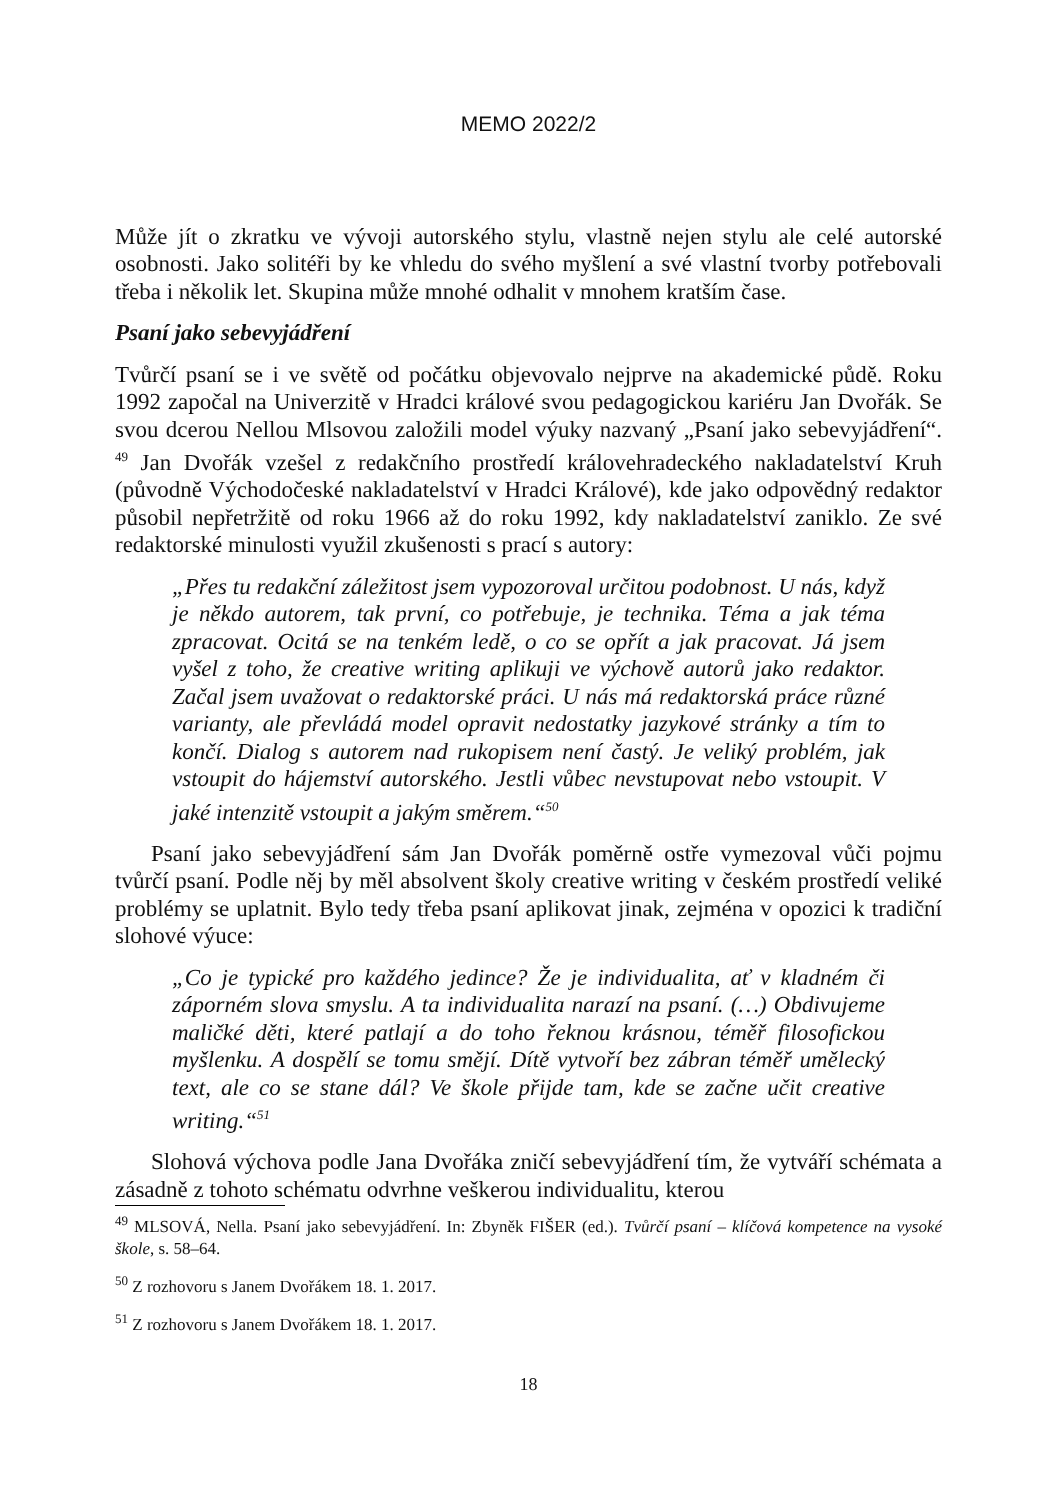MEMO 2022/2
Může jít o zkratku ve vývoji autorského stylu, vlastně nejen stylu ale celé autorské osobnosti. Jako solitéři by ke vhledu do svého myšlení a své vlastní tvorby potřebovali třeba i několik let. Skupina může mnohé odhalit v mnohem kratším čase.
Psaní jako sebevyjádření
Tvůrčí psaní se i ve světě od počátku objevovalo nejprve na akademické půdě. Roku 1992 započal na Univerzitě v Hradci králové svou pedagogickou kariéru Jan Dvořák. Se svou dcerou Nellou Mlsovou založili model výuky nazvaný „Psaní jako sebevyjádření“. <sup>49</sup> Jan Dvořák vzešel z redakčního prostředí královehradeckého nakladatelství Kruh (původně Východočeské nakladatelství v Hradci Králové), kde jako odpovědný redaktor působil nepřetržitě od roku 1966 až do roku 1992, kdy nakladatelství zaniklo. Ze své redaktorské minulosti využil zkušenosti s prací s autory:
„Přes tu redakční záležitost jsem vypozoroval určitou podobnost. U nás, když je někdo autorem, tak první, co potřebuje, je technika. Téma a jak téma zpracovat. Ocitá se na tenkém ledě, o co se opřít a jak pracovat. Já jsem vyšel z toho, že creative writing aplikuji ve výchově autorů jako redaktor. Začal jsem uvažovat o redaktorské práci. U nás má redaktorská práce různé varianty, ale převládá model opravit nedostatky jazykové stránky a tím to končí. Dialog s autorem nad rukopisem není častý. Je veliký problém, jak vstoupit do hájemství autorského. Jestli vůbec nevstupovat nebo vstoupit. V jaké intenzitě vstoupit a jakým směrem.“<sup>50</sup>
Psaní jako sebevyjádření sám Jan Dvořák poměrně ostře vymezoval vůči pojmu tvůrčí psaní. Podle něj by měl absolvent školy creative writing v českém prostředí veliké problémy se uplatnit. Bylo tedy třeba psaní aplikovat jinak, zejména v opozici k tradiční slohové výuce:
„Co je typické pro každého jedince? Že je individualita, ať v kladném či záporném slova smyslu. A ta individualita narazí na psaní. (…) Obdivujeme maličké děti, které patlají a do toho řeknou krásnou, téměř filosofickou myšlenku. A dospělí se tomu smějí. Dítě vytvoří bez zábran téměř umělecký text, ale co se stane dál? Ve škole přijde tam, kde se začne učit creative writing.“<sup>51</sup>
Slohová výchova podle Jana Dvořáka zničí sebevyjádření tím, že vytváří schémata a zásadně z tohoto schématu odvrhne veškerou individualitu, kterou
<sup>49</sup> MLSOVÁ, Nella. Psaní jako sebevyjádření. In: Zbyněk FIŠER (ed.). Tvůrčí psaní – klíčová kompetence na vysoké škole, s. 58–64.
<sup>50</sup> Z rozhovoru s Janem Dvořákem 18. 1. 2017.
<sup>51</sup> Z rozhovoru s Janem Dvořákem 18. 1. 2017.
18